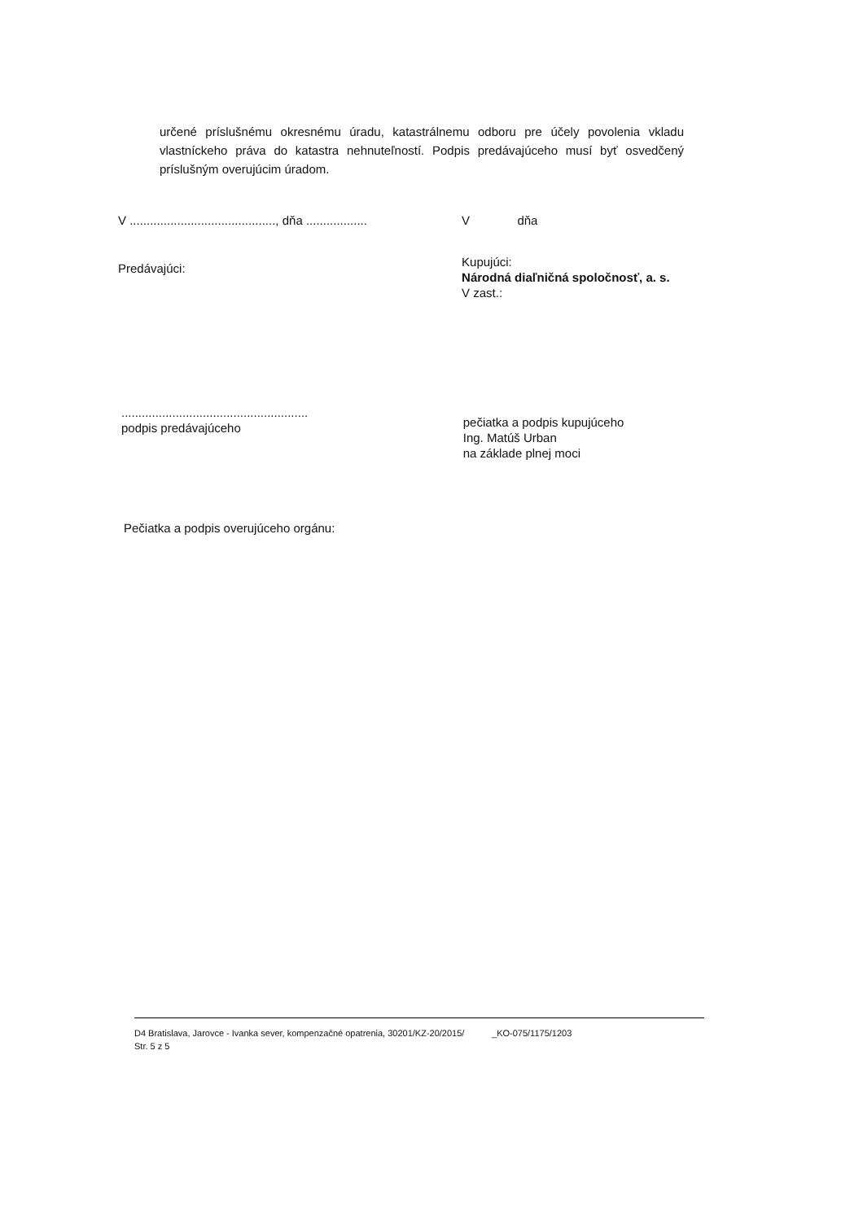určené príslušnému okresnému úradu, katastrálnemu odboru pre účely povolenia vkladu vlastníckeho práva do katastra nehnuteľností. Podpis predávajúceho musí byť osvedčený príslušným overujúcim úradom.
V ..........................................., dňa ..................
V dňa
Predávajúci:
Kupujúci:
Národná diaľničná spoločnosť, a. s.
V zast.:
.......................................................
podpis predávajúceho
pečiatka a podpis kupujúceho
Ing. Matúš Urban
na základe plnej moci
Pečiatka a podpis overujúceho orgánu:
D4 Bratislava, Jarovce - Ivanka sever, kompenzačné opatrenia, 30201/KZ-20/2015/ _KO-075/1175/1203
Str. 5 z 5